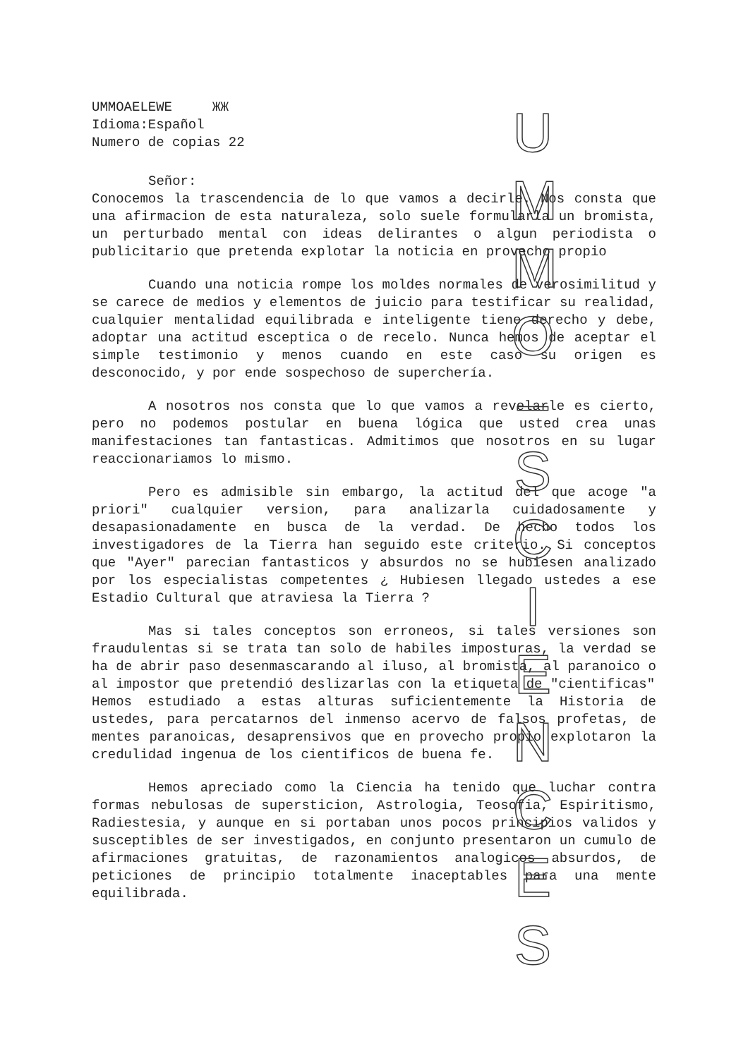UMMOAELEWE ЖЖ
Idioma:Español
Numero de copias 22
Señor:
Conocemos la trascendencia de lo que vamos a decirle. Nos consta que una afirmacion de esta naturaleza, solo suele formularla un bromista, un perturbado mental con ideas delirantes o algun periodista o publicitario que pretenda explotar la noticia en provecho propio
Cuando una noticia rompe los moldes normales de verosimilitud y se carece de medios y elementos de juicio para testificar su realidad, cualquier mentalidad equilibrada e inteligente tiene derecho y debe, adoptar una actitud esceptica o de recelo. Nunca hemos de aceptar el simple testimonio y menos cuando en este caso su origen es desconocido, y por ende sospechoso de superchería.
A nosotros nos consta que lo que vamos a revelarle es cierto, pero no podemos postular en buena lógica que usted crea unas manifestaciones tan fantasticas. Admitimos que nosotros en su lugar reaccionariamos lo mismo.
Pero es admisible sin embargo, la actitud del que acoge "a priori" cualquier version, para analizarla cuidadosamente y desapasionadamente en busca de la verdad. De hecho todos los investigadores de la Tierra han seguido este criterio. Si conceptos que "Ayer" parecian fantasticos y absurdos no se hubiesen analizado por los especialistas competentes ¿ Hubiesen llegado ustedes a ese Estadio Cultural que atraviesa la Tierra ?
Mas si tales conceptos son erroneos, si tales versiones son fraudulentas si se trata tan solo de habiles imposturas, la verdad se ha de abrir paso desenmascarando al iluso, al bromista, al paranoico o al impostor que pretendió deslizarlas con la etiqueta de "cientificas"
Hemos estudiado a estas alturas suficientemente la Historia de ustedes, para percatarnos del inmenso acervo de falsos profetas, de mentes paranoicas, desaprensivos que en provecho propio explotaron la credulidad ingenua de los cientificos de buena fe.
Hemos apreciado como la Ciencia ha tenido que luchar contra formas nebulosas de supersticion, Astrologia, Teosofia, Espiritismo, Radiestesia, y aunque en si portaban unos pocos principios validos y susceptibles de ser investigados, en conjunto presentaron un cumulo de afirmaciones gratuitas, de razonamientos analogicos absurdos, de peticiones de principio totalmente inaceptables para una mente equilibrada.
U
M
M
O
–
S
C
I
E
N
C
E
S